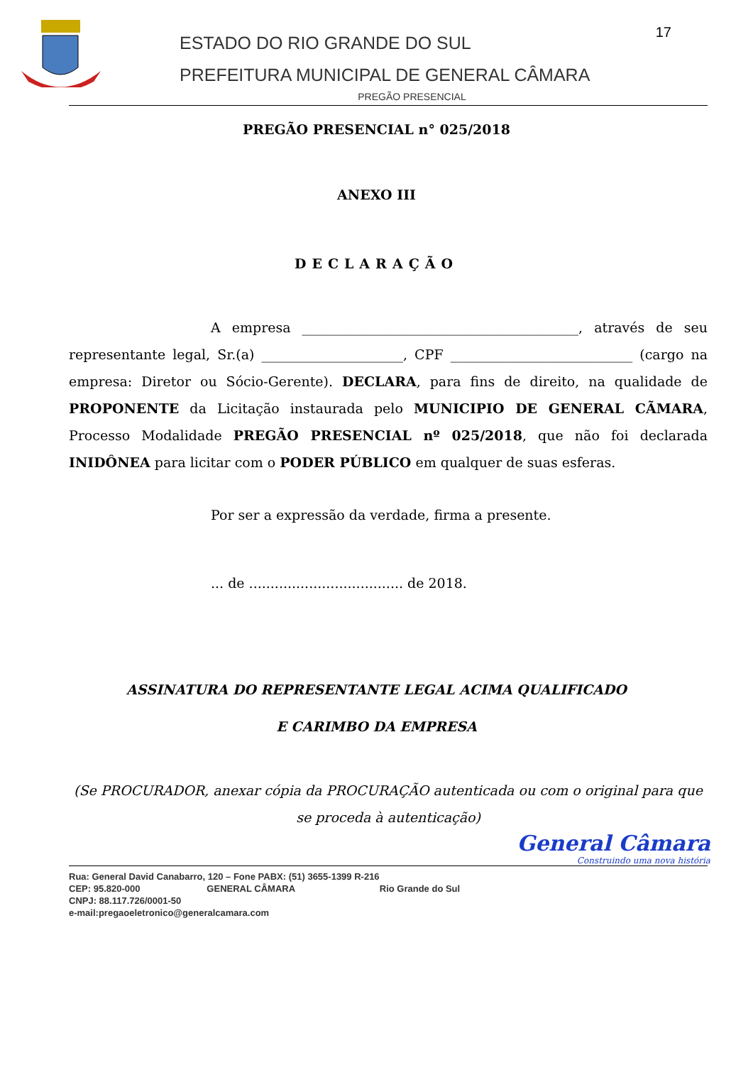ESTADO DO RIO GRANDE DO SUL
PREFEITURA MUNICIPAL DE GENERAL CÂMARA
17
PREGÃO PRESENCIAL
PREGÃO PRESENCIAL n° 025/2018
ANEXO III
DECLARAÇÃO
A empresa _________________________________________, através de seu representante legal, Sr.(a) _____________________, CPF ___________________________ (cargo na empresa: Diretor ou Sócio-Gerente). DECLARA, para fins de direito, na qualidade de PROPONENTE da Licitação instaurada pelo MUNICIPIO DE GENERAL CÃMARA, Processo Modalidade PREGÃO PRESENCIAL nº 025/2018, que não foi declarada INIDÔNEA para licitar com o PODER PÚBLICO em qualquer de suas esferas.
Por ser a expressão da verdade, firma a presente.
... de .................................... de 2018.
ASSINATURA DO REPRESENTANTE LEGAL ACIMA QUALIFICADO
E CARIMBO DA EMPRESA
(Se PROCURADOR, anexar cópia da PROCURAÇÃO autenticada ou com o original para que se proceda à autenticação)
General Câmara
Construindo uma nova história
Rua: General David Canabarro, 120 – Fone PABX: (51) 3655-1399 R-216
CEP: 95.820-000 GENERAL CÂMARA Rio Grande do Sul
CNPJ: 88.117.726/0001-50
e-mail:pregaoeletronico@generalcamara.com